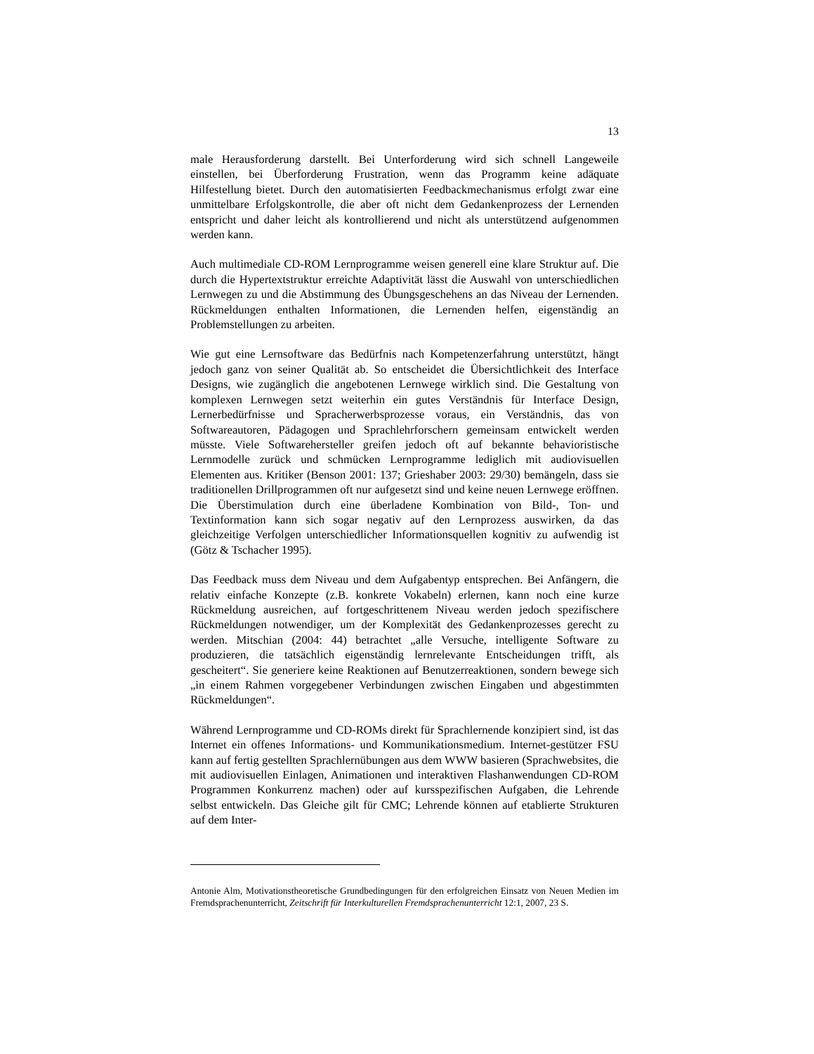13
male Herausforderung darstellt. Bei Unterforderung wird sich schnell Langeweile einstellen, bei Überforderung Frustration, wenn das Programm keine adäquate Hilfestellung bietet. Durch den automatisierten Feedbackmechanismus erfolgt zwar eine unmittelbare Erfolgskontrolle, die aber oft nicht dem Gedankenprozess der Lernenden entspricht und daher leicht als kontrollierend und nicht als unterstützend aufgenommen werden kann.
Auch multimediale CD-ROM Lernprogramme weisen generell eine klare Struktur auf. Die durch die Hypertextstruktur erreichte Adaptivität lässt die Auswahl von unterschiedlichen Lernwegen zu und die Abstimmung des Übungsgeschehens an das Niveau der Lernenden. Rückmeldungen enthalten Informationen, die Lernenden helfen, eigenständig an Problemstellungen zu arbeiten.
Wie gut eine Lernsoftware das Bedürfnis nach Kompetenzerfahrung unterstützt, hängt jedoch ganz von seiner Qualität ab. So entscheidet die Übersichtlichkeit des Interface Designs, wie zugänglich die angebotenen Lernwege wirklich sind. Die Gestaltung von komplexen Lernwegen setzt weiterhin ein gutes Verständnis für Interface Design, Lernerbedürfnisse und Spracherwerbsprozesse voraus, ein Verständnis, das von Softwareautoren, Pädagogen und Sprachlehrforschern gemeinsam entwickelt werden müsste. Viele Softwarehersteller greifen jedoch oft auf bekannte behavioristische Lernmodelle zurück und schmücken Lernprogramme lediglich mit audiovisuellen Elementen aus. Kritiker (Benson 2001: 137; Grieshaber 2003: 29/30) bemängeln, dass sie traditionellen Drillprogrammen oft nur aufgesetzt sind und keine neuen Lernwege eröffnen. Die Überstimulation durch eine überladene Kombination von Bild-, Ton- und Textinformation kann sich sogar negativ auf den Lernprozess auswirken, da das gleichzeitige Verfolgen unterschiedlicher Informationsquellen kognitiv zu aufwendig ist (Götz & Tschacher 1995).
Das Feedback muss dem Niveau und dem Aufgabentyp entsprechen. Bei Anfängern, die relativ einfache Konzepte (z.B. konkrete Vokabeln) erlernen, kann noch eine kurze Rückmeldung ausreichen, auf fortgeschrittenem Niveau werden jedoch spezifischere Rückmeldungen notwendiger, um der Komplexität des Gedankenprozesses gerecht zu werden. Mitschian (2004: 44) betrachtet „alle Versuche, intelligente Software zu produzieren, die tatsächlich eigenständig lernrelevante Entscheidungen trifft, als gescheitert“. Sie generiere keine Reaktionen auf Benutzerreaktionen, sondern bewege sich „in einem Rahmen vorgegebener Verbindungen zwischen Eingaben und abgestimmten Rückmeldungen“.
Während Lernprogramme und CD-ROMs direkt für Sprachlernende konzipiert sind, ist das Internet ein offenes Informations- und Kommunikationsmedium. Internet-gestützer FSU kann auf fertig gestellten Sprachlernübungen aus dem WWW basieren (Sprachwebsites, die mit audiovisuellen Einlagen, Animationen und interaktiven Flashanwendungen CD-ROM Programmen Konkurrenz machen) oder auf kursspezifischen Aufgaben, die Lehrende selbst entwickeln. Das Gleiche gilt für CMC; Lehrende können auf etablierte Strukturen auf dem Inter-
Antonie Alm, Motivationstheoretische Grundbedingungen für den erfolgreichen Einsatz von Neuen Medien im Fremdsprachenunterricht, Zeitschrift für Interkulturellen Fremdsprachenunterricht 12:1, 2007, 23 S.